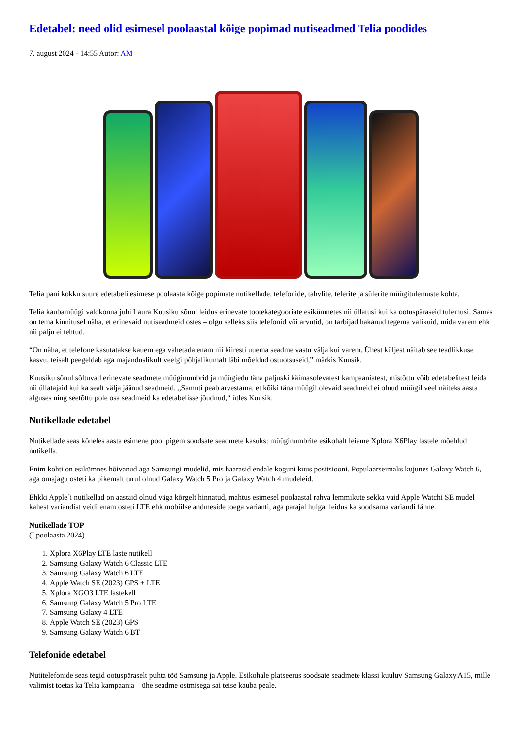Edetabel: need olid esimesel poolaastal kõige popimad nutiseadmed Telia poodides
7. august 2024 - 14:55 Autor: AM
Telia pani kokku suure edetabeli esimese poolaasta kõige popimate nutikellade, telefonide, tahvlite, telerite ja sülerite müügitulemuste kohta.
Telia kaubamüügi valdkonna juhi Laura Kuusiku sõnul leidus erinevate tootekategooriate esikümnetes nii üllatusi kui ka ootuspäraseid tulemusi. Samas on tema kinnitusel näha, et erinevaid nutiseadmeid ostes – olgu selleks siis telefonid või arvutid, on tarbijad hakanud tegema valikuid, mida varem ehk nii palju ei tehtud.
“On näha, et telefone kasutatakse kauem ega vahetada enam nii kiiresti uuema seadme vastu välja kui varem. Ühest küljest näitab see teadlikkuse kasvu, teisalt peegeldab aga majanduslikult veelgi põhjalikumalt läbi mõeldud ostuotsuseid,” märkis Kuusik.
Kuusiku sõnul sõltuvad erinevate seadmete müüginumbrid ja müügiedu täna paljuski käimasolevatest kampaaniatest, mistõttu võib edetabelitest leida nii üllatajaid kui ka sealt välja jäänud seadmeid. „Samuti peab arvestama, et kõiki täna müügil olevaid seadmeid ei olnud müügil veel näiteks aasta alguses ning seetõttu pole osa seadmeid ka edetabelisse jõudnud,“ ütles Kuusik.
Nutikellade edetabel
Nutikellade seas kõneles aasta esimene pool pigem soodsate seadmete kasuks: müüginumbrite esikohalt leiame Xplora X6Play lastele mõeldud nutikella.
Enim kohti on esikümnes hõivanud aga Samsungi mudelid, mis haarasid endale koguni kuus positsiooni. Populaarseimaks kujunes Galaxy Watch 6, aga omajagu osteti ka pikemalt turul olnud Galaxy Watch 5 Pro ja Galaxy Watch 4 mudeleid.
Ehkki Apple´i nutikellad on aastaid olnud väga kõrgelt hinnatud, mahtus esimesel poolaastal rahva lemmikute sekka vaid Apple Watchi SE mudel – kahest variandist veidi enam osteti LTE ehk mobiilse andmeside toega varianti, aga parajal hulgal leidus ka soodsama variandi fänne.
Nutikellade TOP
(I poolaasta 2024)
1. Xplora X6Play LTE laste nutikell
2. Samsung Galaxy Watch 6 Classic LTE
3. Samsung Galaxy Watch 6 LTE
4. Apple Watch SE (2023) GPS + LTE
5. Xplora XGO3 LTE lastekell
6. Samsung Galaxy Watch 5 Pro LTE
7. Samsung Galaxy 4 LTE
8. Apple Watch SE (2023) GPS
9. Samsung Galaxy Watch 6 BT
Telefonide edetabel
Nutitelefonide seas tegid ootuspäraselt puhta töö Samsung ja Apple. Esikohale platseerus soodsate seadmete klassi kuuluv Samsung Galaxy A15, mille valimist toetas ka Telia kampaania – ühe seadme ostmisega sai teise kauba peale.